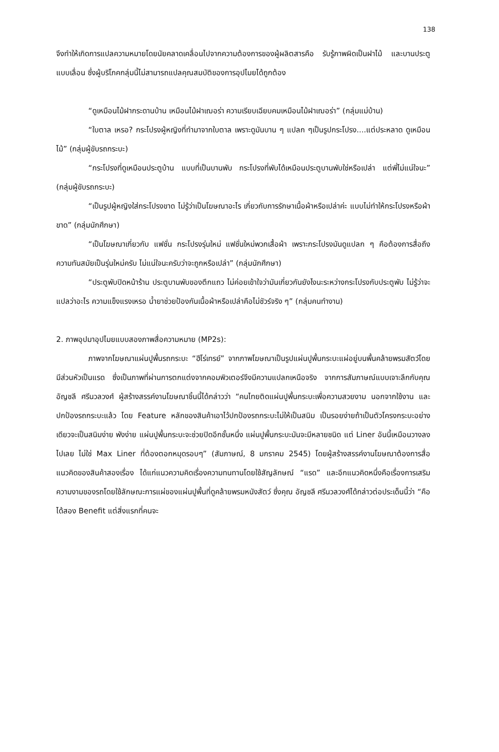138
จึงทำให้เกิดการแปลความหมายโดยนัยคลาดเคลื่อนไปจากความต้องการของผู้ผลิตสารคือ รับรู้ภาพผิดเป็นฝาไม้ และบานประตูแบบเลื่อน ซึ่งผู้บริโภคกลุ่มนี้ไม่สามารถแปลคุณสมบัติของการอุปไมยได้ถูกต้อง
“ดูเหมือนไม้ฝากระดานบ้าน เหมือนไม้ฝาเฌอร่า ความเรียบเฉียบคมเหมือนไม้ฝาเฌอร่า” (กลุ่มแม่บ้าน)
“ใบตาล เหรอ? กระโปรงผู้หญิงที่ทำมาจากใบตาล เพราะดูมันบาน ๆ แปลก ๆเป็นรูปกระโปรง....แต่ประหลาด ดูเหมือนไม้” (กลุ่มผู้ขับรถกระบะ)
“กระโปรงที่ดูเหมือนประตูบ้าน แบบที่เป็นบานพับ กระโปรงที่พับได้เหมือนประตูบานพับใช่หรือเปล่า แต่พี่ไม่แน่ใจนะ” (กลุ่มผู้ขับรถกระบะ)
“เป็นรูปผู้หญิงใส่กระโปรงขาด ไม่รู้ว่าเป็นโฆษณาอะไร เกี่ยวกับการรักษาเนื้อผ้าหรือเปล่าค่ะ แบบไม่ทำให้กระโปรงหรือผ้าขาด” (กลุ่มนักศึกษา)
“เป็นโฆษณาเกี่ยวกับ แฟชั่น กระโปรงรุ่นใหม่ แฟชั่นใหม่พวกเสื้อผ้า เพราะกระโปรงมันดูแปลก ๆ คือต้องการสื่อถึงความทันสมัยเป็นรุ่นใหม่ครับ ไม่แน่ใจนะครับว่าจะถูกหรือเปล่า” (กลุ่มนักศึกษา)
“ประตูพับปิดหน้าร้าน ประตูบานพับของตึกแถว ไม่ค่อยเข้าใจว่ามันเกี่ยวกันยังไงนะระหว่างกระโปรงกับประตูพับ ไม่รู้ว่าจะแปลว่าอะไร ความแข็งแรงเหรอ น้ำยาช่วยป้องกันเนื้อผ้าหรือเปล่าคือไม่ชัวร์จริง ๆ” (กลุ่มคนทำงาน)
2. ภาพอุปมาอุปไมยแบบสองภาพสื่อความหมาย (MP2s):
ภาพจากโฆษณาแผ่นปูพื้นรถกระบะ “ฮีโร่เทรย์” จากภาพโฆษณาเป็นรูปแผ่นปูพื้นกระบะแผ่อยู่บนพื้นคล้ายพรมสัตว์โดยมีส่วนหัวเป็นแรด ซึ่งเป็นภาพที่ผ่านการตกแต่งจากคอมพิวเตอร์จึงมีความแปลกเหนือจริง จากการสัมภาษณ์แบบเจาะลึกกับคุณ อัญชลี ศรีนวลวงศ์ ผู้สร้างสรรค์งานโฆษณาชิ้นนี้ได้กล่าวว่า “คนไทยติดแผ่นปูพื้นกระบะเพื่อความสวยงาม นอกจากใช้งาน และปกป้องรถกระบะแล้ว โดย Feature หลักของสินค้าเอาไว้ปกป้องรถกระบะไม่ให้เป็นสนิม เป็นรอยง่ายถ้าเป็นตัวโครงกระบะอย่างเดียวจะเป็นสนิมง่าย พังง่าย แผ่นปูพื้นกระบะจะช่วยปิดอีกชั้นหนึ่ง แผ่นปูพื้นกระบะมันจะมีหลายชนิด แต่ Liner อันนี้เหมือนวางลงไปเลย ไม่ใช่ Max Liner ที่ต้องตอกหมุดรอบๆ” (สัมภาษณ์, 8 มกราคม 2545) โดยผู้สร้างสรรค์งานโฆษณาต้องการสื่อแนวคิดของสินค้าสองเรื่อง ได้แก่แนวความคิดเรื่องความทนทานโดยใช้สัญลักษณ์ “แรด” และอีกแนวคิดหนึ่งคือเรื่องการเสริมความงามของรถโดยใช้ลักษณะการแผ่ของแผ่นปูพื้นที่ดูคล้ายพรมหนังสัตว์ ซึ่งคุณ อัญชลี ศรีนวลวงศ์ได้กล่าวต่อประเด็นนี้ว่า “คือได้สอง Benefit แต่สิ่งแรกที่คนจะ